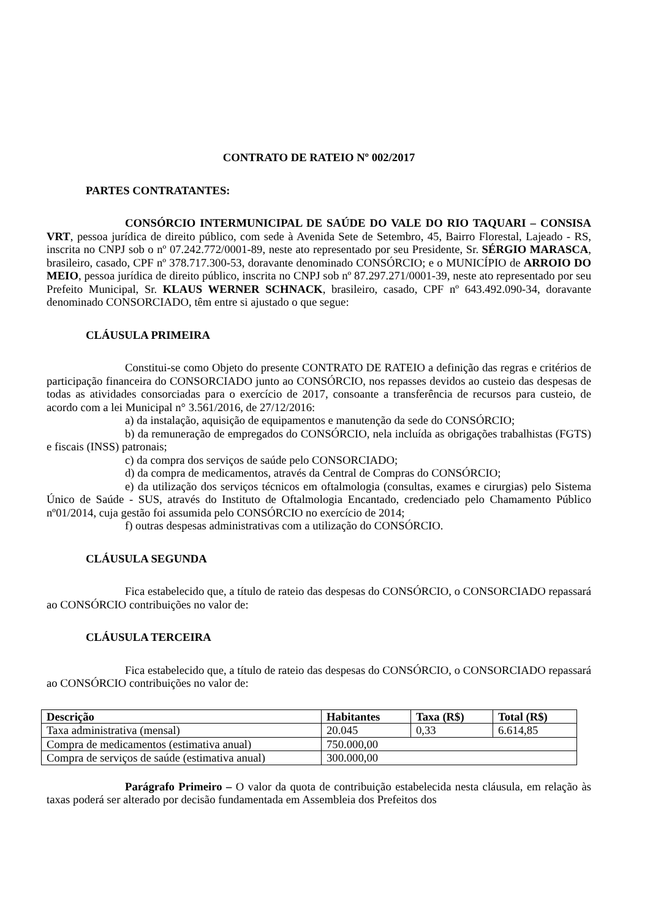CONTRATO DE RATEIO Nº 002/2017
PARTES CONTRATANTES:
CONSÓRCIO INTERMUNICIPAL DE SAÚDE DO VALE DO RIO TAQUARI – CONSISA VRT, pessoa jurídica de direito público, com sede à Avenida Sete de Setembro, 45, Bairro Florestal, Lajeado - RS, inscrita no CNPJ sob o nº 07.242.772/0001-89, neste ato representado por seu Presidente, Sr. SÉRGIO MARASCA, brasileiro, casado, CPF nº 378.717.300-53, doravante denominado CONSÓRCIO; e o MUNICÍPIO de ARROIO DO MEIO, pessoa jurídica de direito público, inscrita no CNPJ sob nº 87.297.271/0001-39, neste ato representado por seu Prefeito Municipal, Sr. KLAUS WERNER SCHNACK, brasileiro, casado, CPF nº 643.492.090-34, doravante denominado CONSORCIADO, têm entre si ajustado o que segue:
CLÁUSULA PRIMEIRA
Constitui-se como Objeto do presente CONTRATO DE RATEIO a definição das regras e critérios de participação financeira do CONSORCIADO junto ao CONSÓRCIO, nos repasses devidos ao custeio das despesas de todas as atividades consorciadas para o exercício de 2017, consoante a transferência de recursos para custeio, de acordo com a lei Municipal n° 3.561/2016, de 27/12/2016:
a) da instalação, aquisição de equipamentos e manutenção da sede do CONSÓRCIO;
b) da remuneração de empregados do CONSÓRCIO, nela incluída as obrigações trabalhistas (FGTS) e fiscais (INSS) patronais;
c) da compra dos serviços de saúde pelo CONSORCIADO;
d) da compra de medicamentos, através da Central de Compras do CONSÓRCIO;
e) da utilização dos serviços técnicos em oftalmologia (consultas, exames e cirurgias) pelo Sistema Único de Saúde - SUS, através do Instituto de Oftalmologia Encantado, credenciado pelo Chamamento Público nº01/2014, cuja gestão foi assumida pelo CONSÓRCIO no exercício de 2014;
f) outras despesas administrativas com a utilização do CONSÓRCIO.
CLÁUSULA SEGUNDA
Fica estabelecido que, a título de rateio das despesas do CONSÓRCIO, o CONSORCIADO repassará ao CONSÓRCIO contribuições no valor de:
CLÁUSULA TERCEIRA
Fica estabelecido que, a título de rateio das despesas do CONSÓRCIO, o CONSORCIADO repassará ao CONSÓRCIO contribuições no valor de:
| Descrição | Habitantes | Taxa (R$) | Total (R$) |
| --- | --- | --- | --- |
| Taxa administrativa (mensal) | 20.045 | 0,33 | 6.614,85 |
| Compra de medicamentos (estimativa anual) | 750.000,00 | | |
| Compra de serviços de saúde (estimativa anual) | 300.000,00 | | |
Parágrafo Primeiro – O valor da quota de contribuição estabelecida nesta cláusula, em relação às taxas poderá ser alterado por decisão fundamentada em Assembleia dos Prefeitos dos